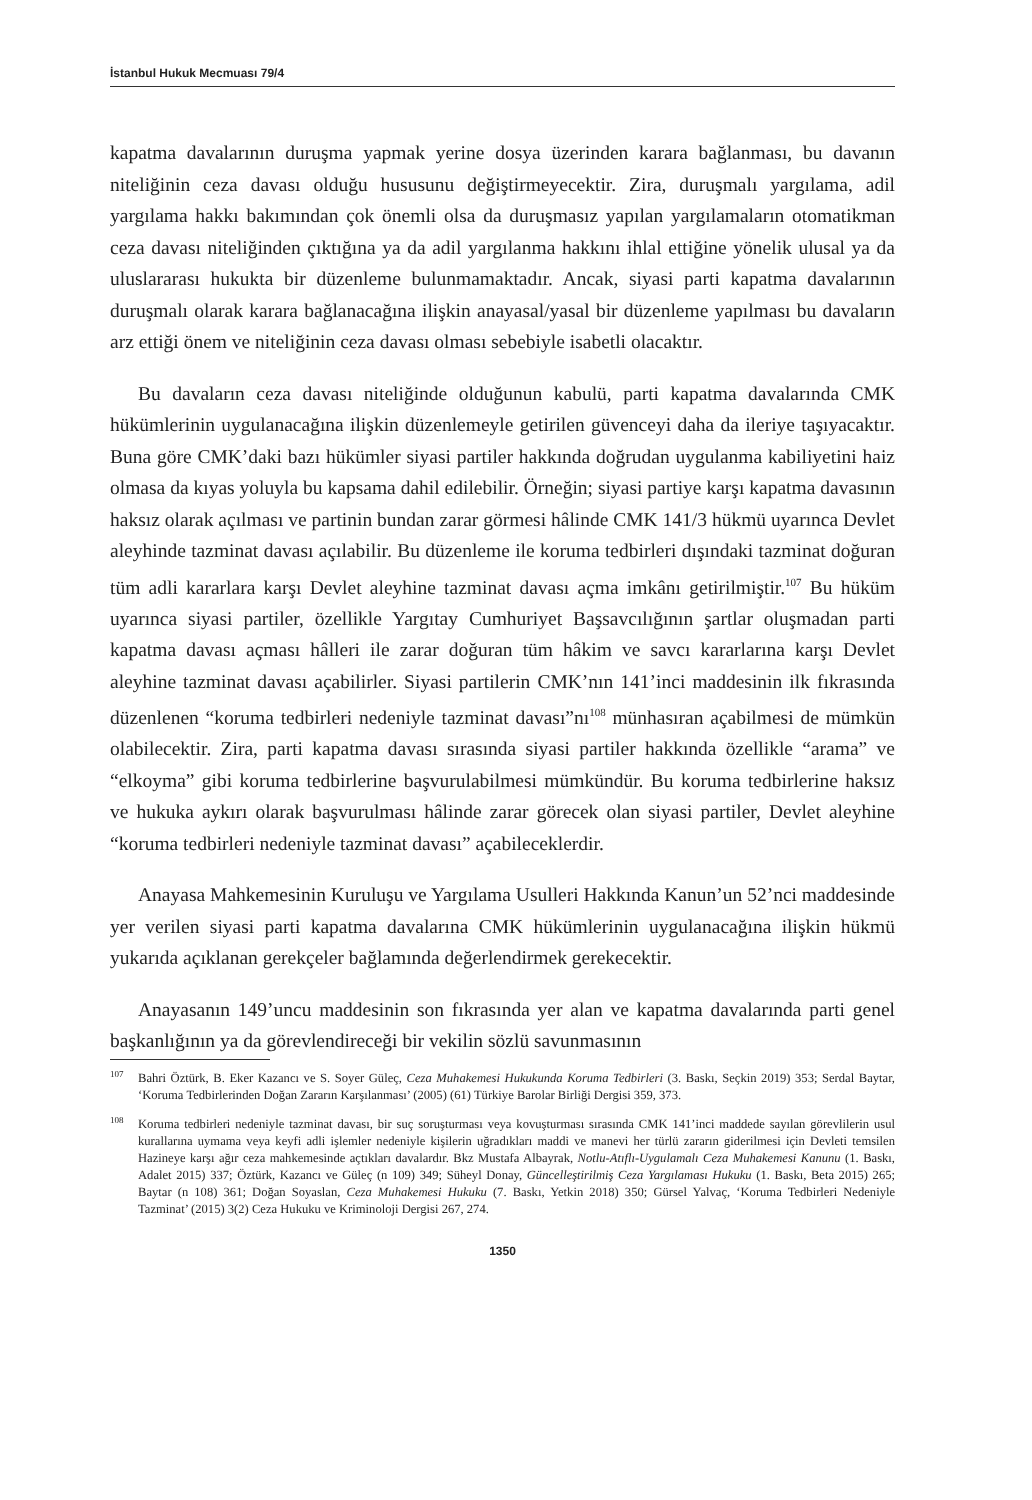İstanbul Hukuk Mecmuası 79/4
kapatma davalarının duruşma yapmak yerine dosya üzerinden karara bağlanması, bu davanın niteliğinin ceza davası olduğu hususunu değiştirmeyecektir. Zira, duruşmalı yargılama, adil yargılama hakkı bakımından çok önemli olsa da duruşmasız yapılan yargılamaların otomatikman ceza davası niteliğinden çıktığına ya da adil yargılanma hakkını ihlal ettiğine yönelik ulusal ya da uluslararası hukukta bir düzenleme bulunmamaktadır. Ancak, siyasi parti kapatma davalarının duruşmalı olarak karara bağlanacağına ilişkin anayasal/yasal bir düzenleme yapılması bu davaların arz ettiği önem ve niteliğinin ceza davası olması sebebiyle isabetli olacaktır.
Bu davaların ceza davası niteliğinde olduğunun kabulü, parti kapatma davalarında CMK hükümlerinin uygulanacağına ilişkin düzenlemeyle getirilen güvenceyi daha da ileriye taşıyacaktır. Buna göre CMK’daki bazı hükümler siyasi partiler hakkında doğrudan uygulanma kabiliyetini haiz olmasa da kıyas yoluyla bu kapsama dahil edilebilir. Örneğin; siyasi partiye karşı kapatma davasının haksız olarak açılması ve partinin bundan zarar görmesi hâlinde CMK 141/3 hükmü uyarınca Devlet aleyhinde tazminat davası açılabilir. Bu düzenleme ile koruma tedbirleri dışındaki tazminat doğuran tüm adli kararlara karşı Devlet aleyhine tazminat davası açma imkânı getirilmiştir.<sup>107</sup> Bu hüküm uyarınca siyasi partiler, özellikle Yargıtay Cumhuriyet Başsavcılığının şartlar oluşmadan parti kapatma davası açması hâlleri ile zarar doğuran tüm hâkim ve savcı kararlarına karşı Devlet aleyhine tazminat davası açabilirler. Siyasi partilerin CMK’nın 141’inci maddesinin ilk fıkrasında düzenlenen “koruma tedbirleri nedeniyle tazminat davası”nı<sup>108</sup> münhasıran açabilmesi de mümkün olabilecektir. Zira, parti kapatma davası sırasında siyasi partiler hakkında özellikle “arama” ve “elkoyma” gibi koruma tedbirlerine başvurulabilmesi mümkündür. Bu koruma tedbirlerine haksız ve hukuka aykırı olarak başvurulması hâlinde zarar görecek olan siyasi partiler, Devlet aleyhine “koruma tedbirleri nedeniyle tazminat davası” açabileceklerdir.
Anayasa Mahkemesinin Kuruluşu ve Yargılama Usulleri Hakkında Kanun’un 52’nci maddesinde yer verilen siyasi parti kapatma davalarına CMK hükümlerinin uygulanacağına ilişkin hükmü yukarıda açıklanan gerekçeler bağlamında değerlendirmek gerekecektir.
Anayasanın 149’uncu maddesinin son fıkrasında yer alan ve kapatma davalarında parti genel başkanlığının ya da görevlendireceği bir vekilin sözlü savunmasının
<sup>107</sup> Bahri Öztürk, B. Eker Kazancı ve S. Soyer Güleç, Ceza Muhakemesi Hukukunda Koruma Tedbirleri (3. Baskı, Seçkin 2019) 353; Serdal Baytar, ‘Koruma Tedbirlerinden Doğan Zararın Karşılanması’ (2005) (61) Türkiye Barolar Birliği Dergisi 359, 373.
<sup>108</sup> Koruma tedbirleri nedeniyle tazminat davası, bir suç soruşturması veya kovuşturması sırasında CMK 141’inci maddede sayılan görevlilerin usul kurallarına uymama veya keyfi adli işlemler nedeniyle kişilerin uğradıkları maddi ve manevi her türlü zararın giderilmesi için Devleti temsilen Hazineye karşı ağır ceza mahkemesinde açtıkları davalardır. Bkz Mustafa Albayrak, Notlu-Atıflı-Uygulamalı Ceza Muhakemesi Kanunu (1. Baskı, Adalet 2015) 337; Öztürk, Kazancı ve Güleç (n 109) 349; Süheyl Donay, Güncelleştirilmiş Ceza Yargılaması Hukuku (1. Baskı, Beta 2015) 265; Baytar (n 108) 361; Doğan Soyaslan, Ceza Muhakemesi Hukuku (7. Baskı, Yetkin 2018) 350; Gürsel Yalvaç, ‘Koruma Tedbirleri Nedeniyle Tazminat’ (2015) 3(2) Ceza Hukuku ve Kriminoloji Dergisi 267, 274.
1350